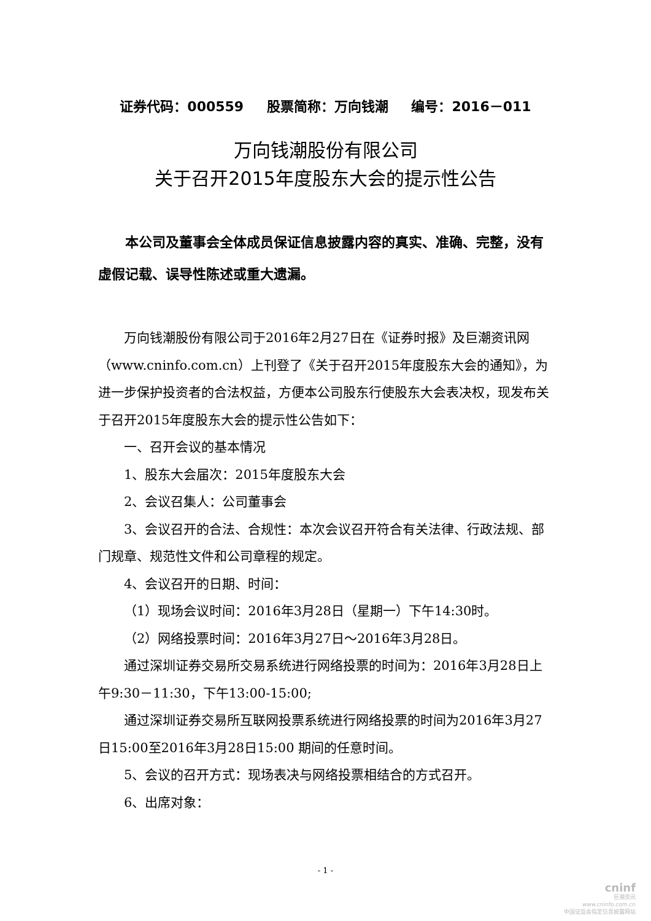证券代码：000559 股票简称：万向钱潮 编号：2016－011
万向钱潮股份有限公司
关于召开2015年度股东大会的提示性公告
本公司及董事会全体成员保证信息披露内容的真实、准确、完整，没有虚假记载、误导性陈述或重大遗漏。
万向钱潮股份有限公司于2016年2月27日在《证券时报》及巨潮资讯网（www.cninfo.com.cn）上刊登了《关于召开2015年度股东大会的通知》，为进一步保护投资者的合法权益，方便本公司股东行使股东大会表决权，现发布关于召开2015年度股东大会的提示性公告如下：
一、召开会议的基本情况
1、股东大会届次：2015年度股东大会
2、会议召集人：公司董事会
3、会议召开的合法、合规性：本次会议召开符合有关法律、行政法规、部门规章、规范性文件和公司章程的规定。
4、会议召开的日期、时间：
（1）现场会议时间：2016年3月28日（星期一）下午14:30时。
（2）网络投票时间：2016年3月27日～2016年3月28日。
通过深圳证券交易所交易系统进行网络投票的时间为：2016年3月28日上午9:30－11:30，下午13:00-15:00;
通过深圳证券交易所互联网投票系统进行网络投票的时间为2016年3月27日15:00至2016年3月28日15:00 期间的任意时间。
5、会议的召开方式：现场表决与网络投票相结合的方式召开。
6、出席对象：
- 1 -
cninf
巨潮资讯
www.cninfo.com.cn
中国证监会指定信息披露网站